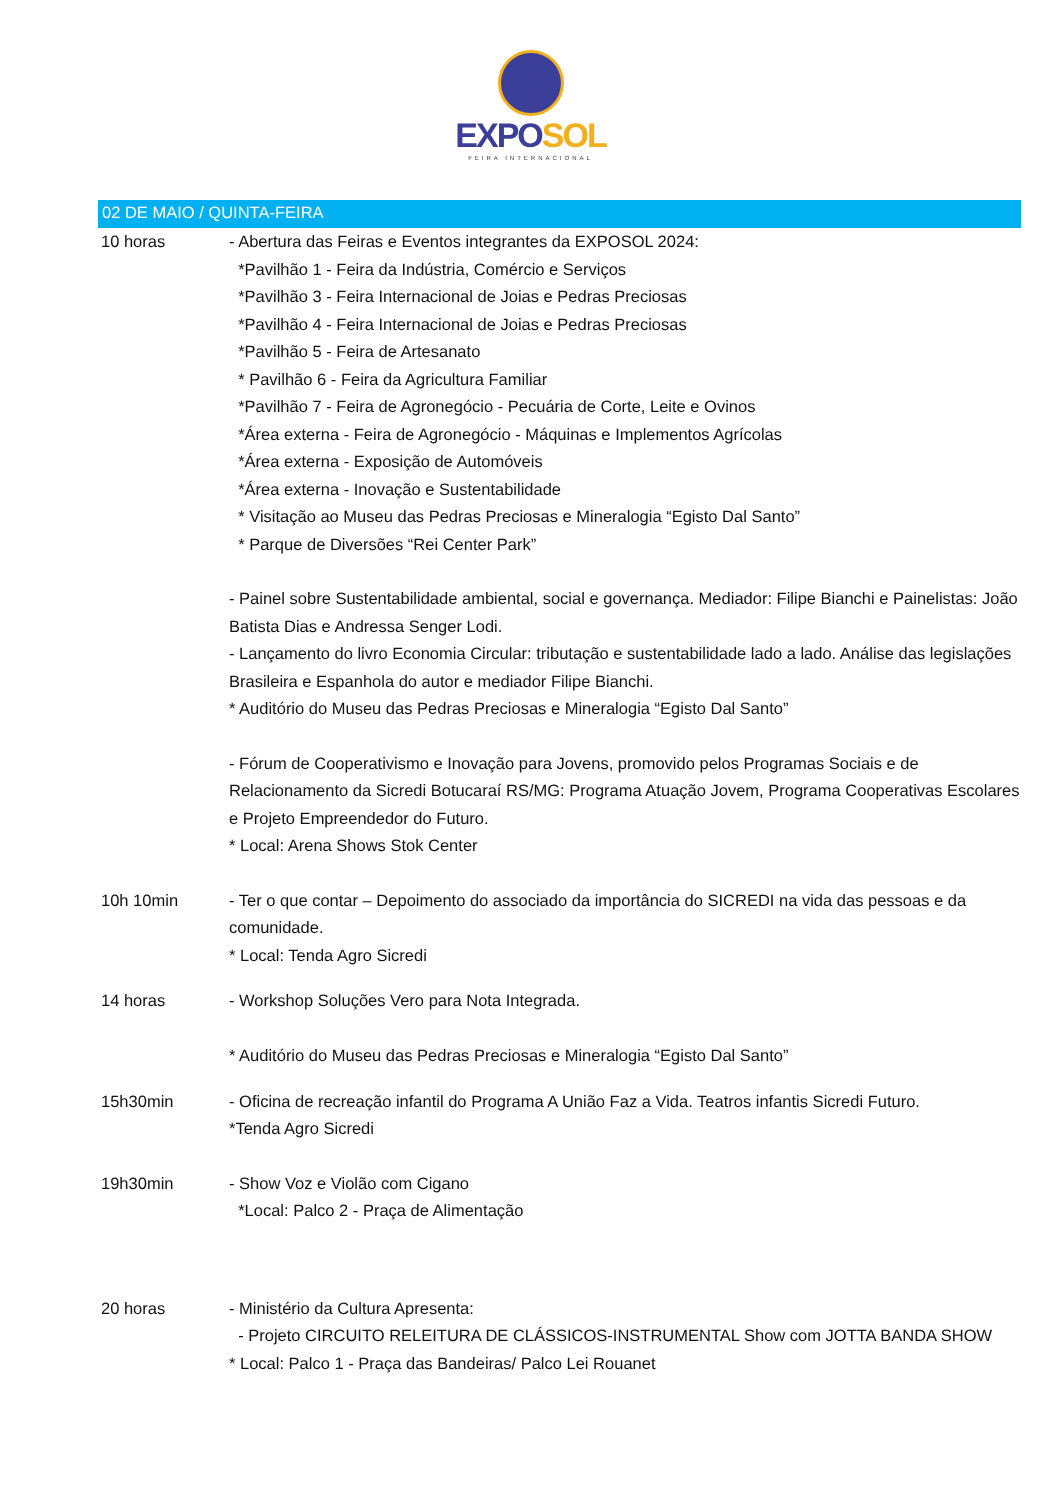EXPOSOL
FEIRA INTERNACIONAL
02 DE MAIO / QUINTA-FEIRA
10 horas - Abertura das Feiras e Eventos integrantes da EXPOSOL 2024:
*Pavilhão 1 - Feira da Indústria, Comércio e Serviços
*Pavilhão 3 - Feira Internacional de Joias e Pedras Preciosas
*Pavilhão 4 - Feira Internacional de Joias e Pedras Preciosas
*Pavilhão 5 - Feira de Artesanato
* Pavilhão 6 - Feira da Agricultura Familiar
*Pavilhão 7 - Feira de Agronegócio - Pecuária de Corte, Leite e Ovinos
*Área externa - Feira de Agronegócio - Máquinas e Implementos Agrícolas
*Área externa - Exposição de Automóveis
*Área externa - Inovação e Sustentabilidade
* Visitação ao Museu das Pedras Preciosas e Mineralogia “Egisto Dal Santo”
* Parque de Diversões “Rei Center Park”
- Painel sobre Sustentabilidade ambiental, social e governança. Mediador: Filipe Bianchi e Painelistas: João Batista Dias e Andressa Senger Lodi.
- Lançamento do livro Economia Circular: tributação e sustentabilidade lado a lado. Análise das legislações Brasileira e Espanhola do autor e mediador Filipe Bianchi.
* Auditório do Museu das Pedras Preciosas e Mineralogia “Egisto Dal Santo”
- Fórum de Cooperativismo e Inovação para Jovens, promovido pelos Programas Sociais e de Relacionamento da Sicredi Botucaraí RS/MG: Programa Atuação Jovem, Programa Cooperativas Escolares e Projeto Empreendedor do Futuro.
* Local: Arena Shows Stok Center
10h 10min - Ter o que contar – Depoimento do associado da importância do SICREDI na vida das pessoas e da comunidade.
* Local: Tenda Agro Sicredi
14 horas - Workshop Soluções Vero para Nota Integrada.
* Auditório do Museu das Pedras Preciosas e Mineralogia “Egisto Dal Santo”
15h30min - Oficina de recreação infantil do Programa A União Faz a Vida. Teatros infantis Sicredi Futuro.
*Tenda Agro Sicredi
19h30min - Show Voz e Violão com Cigano
*Local: Palco 2 - Praça de Alimentação
20 horas - Ministério da Cultura Apresenta:
- Projeto CIRCUITO RELEITURA DE CLÁSSICOS-INSTRUMENTAL Show com JOTTA BANDA SHOW
* Local: Palco 1 - Praça das Bandeiras/ Palco Lei Rouanet